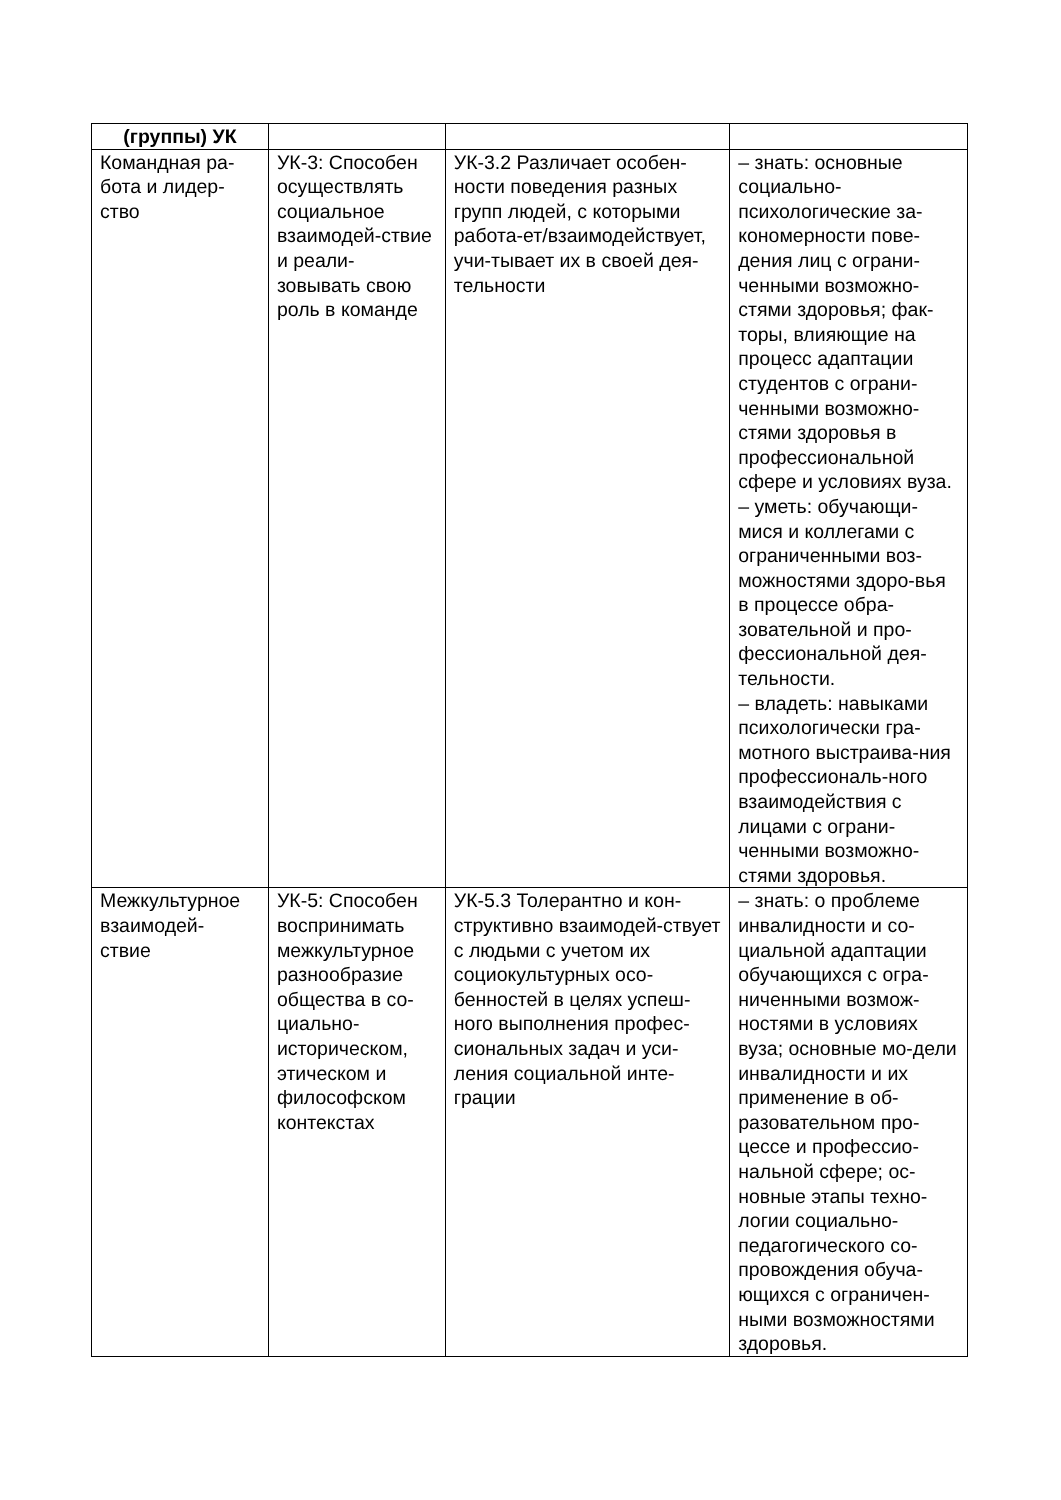| (группы) УК | | | |
| Командная ра- бота и лидер- ство | УК-3: Способен осуществлять социальное взаимодей-ствие и реали-зовывать свою роль в команде | УК-3.2 Различает особен-ности поведения разных групп людей, с которыми работа-ет/взаимодействует, учи-тывает их в своей дея-тельности | – знать: основные социально-психологические за-кономерности пове-дения лиц с ограни-ченными возможно-стями здоровья; фак-торы, влияющие на процесс адаптации студентов с ограни-ченными возможно-стями здоровья в профессиональной сфере и условиях вуза. – уметь: обучающи-мися и коллегами с ограниченными воз-можностями здоро-вья в процессе обра-зовательной и про-фессиональной дея-тельности. – владеть: навыками психологически гра-мотного выстраива-ния профессиональ-ного взаимодействия с лицами с ограни-ченными возможно-стями здоровья. |
| Межкультурное взаимодей- ствие | УК-5: Способен воспринимать межкультурное разнообразие общества в со-циально-историческом, этическом и философском контекстах | УК-5.3 Толерантно и кон-структивно взаимодей-ствует с людьми с учетом их социокультурных осо-бенностей в целях успеш-ного выполнения профес-сиональных задач и уси-ления социальной инте-грации | – знать: о проблеме инвалидности и со-циальной адаптации обучающихся с огра-ниченными возмож-ностями в условиях вуза; основные мо-дели инвалидности и их применение в об-разовательном про-цессе и профессио-нальной сфере; ос-новные этапы техно-логии социально-педагогического со-провождения обуча-ющихся с ограничен-ными возможностями здоровья. |